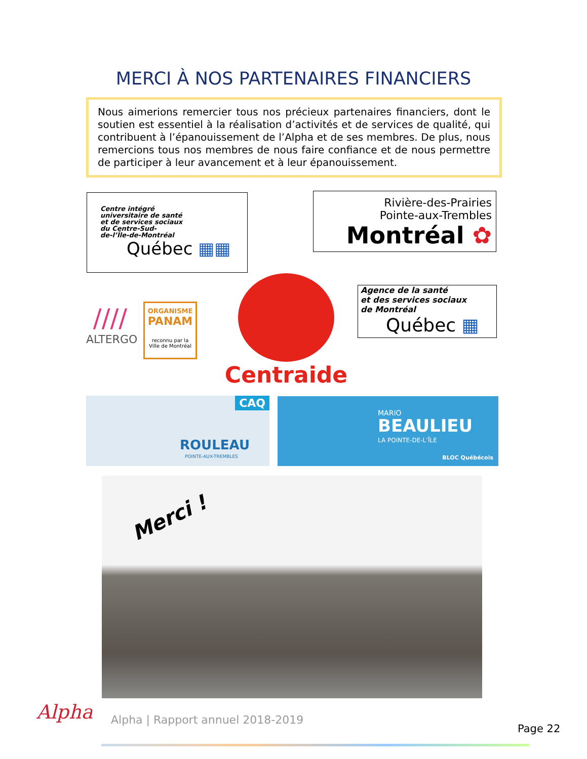MERCI À NOS PARTENAIRES FINANCIERS
Nous aimerions remercier tous nos précieux partenaires financiers, dont le soutien est essentiel à la réalisation d’activités et de services de qualité, qui contribuent à l’épanouissement de l’Alpha et de ses membres. De plus, nous remercions tous nos membres de nous faire confiance et de nous permettre de participer à leur avancement et à leur épanouissement.
Centre intégré
universitaire de santé
et de services sociaux
du Centre-Sud-
de-l’Île-de-Montréal
Québec ▦▦
Rivière-des-Prairies
Pointe-aux-Trembles
Montréal ✿
////
ALTERGO
ORGANISME
PANAM
reconnu par la
Ville de Montréal
Centraide
Agence de la santé
et des services sociaux
de Montréal
Québec ▦
CAQ
ROULEAU
POINTE-AUX-TREMBLES
MARIO
BEAULIEU
LA POINTE-DE-L’ÎLE
BLOC Québécois
Merci !
Alpha
Alpha | Rapport annuel 2018-2019
Page 22